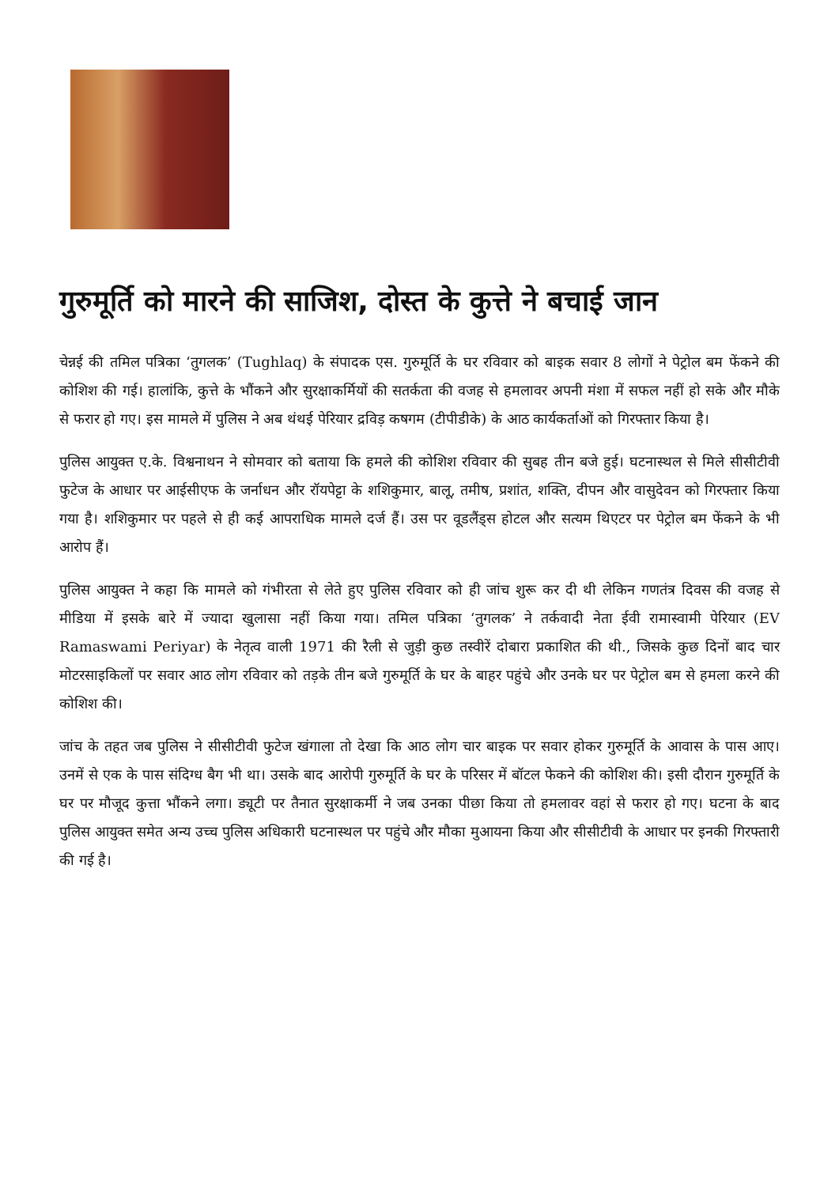गुरुमूर्ति को मारने की साजिश, दोस्त के कुत्ते ने बचाई जान
चेन्नई की तमिल पत्रिका ‘तुगलक’ (Tughlaq) के संपादक एस. गुरुमूर्ति के घर रविवार को बाइक सवार 8 लोगों ने पेट्रोल बम फेंकने की कोशिश की गई। हालांकि, कुत्ते के भौंकने और सुरक्षाकर्मियों की सतर्कता की वजह से हमलावर अपनी मंशा में सफल नहीं हो सके और मौके से फरार हो गए। इस मामले में पुलिस ने अब थंथई पेरियार द्रविड़ कषगम (टीपीडीके) के आठ कार्यकर्ताओं को गिरफ्तार किया है।
पुलिस आयुक्त ए.के. विश्वनाथन ने सोमवार को बताया कि हमले की कोशिश रविवार की सुबह तीन बजे हुई। घटनास्थल से मिले सीसीटीवी फुटेज के आधार पर आईसीएफ के जर्नाधन और रॉयपेट्टा के शशिकुमार, बालू, तमीष, प्रशांत, शक्ति, दीपन और वासुदेवन को गिरफ्तार किया गया है। शशिकुमार पर पहले से ही कई आपराधिक मामले दर्ज हैं। उस पर वूडलैंड्स होटल और सत्यम थिएटर पर पेट्रोल बम फेंकने के भी आरोप हैं।
पुलिस आयुक्त ने कहा कि मामले को गंभीरता से लेते हुए पुलिस रविवार को ही जांच शुरू कर दी थी लेकिन गणतंत्र दिवस की वजह से मीडिया में इसके बारे में ज्यादा खुलासा नहीं किया गया। तमिल पत्रिका ‘तुगलक’ ने तर्कवादी नेता ईवी रामास्वामी पेरियार (EV Ramaswami Periyar) के नेतृत्व वाली 1971 की रैली से जुड़ी कुछ तस्वीरें दोबारा प्रकाशित की थी., जिसके कुछ दिनों बाद चार मोटरसाइकिलों पर सवार आठ लोग रविवार को तड़के तीन बजे गुरुमूर्ति के घर के बाहर पहुंचे और उनके घर पर पेट्रोल बम से हमला करने की कोशिश की।
जांच के तहत जब पुलिस ने सीसीटीवी फुटेज खंगाला तो देखा कि आठ लोग चार बाइक पर सवार होकर गुरुमूर्ति के आवास के पास आए। उनमें से एक के पास संदिग्ध बैग भी था। उसके बाद आरोपी गुरुमूर्ति के घर के परिसर में बॉटल फेकने की कोशिश की। इसी दौरान गुरुमूर्ति के घर पर मौजूद कुत्ता भौंकने लगा। ड्यूटी पर तैनात सुरक्षाकर्मी ने जब उनका पीछा किया तो हमलावर वहां से फरार हो गए। घटना के बाद पुलिस आयुक्त समेत अन्य उच्च पुलिस अधिकारी घटनास्थल पर पहुंचे और मौका मुआयना किया और सीसीटीवी के आधार पर इनकी गिरफ्तारी की गई है।